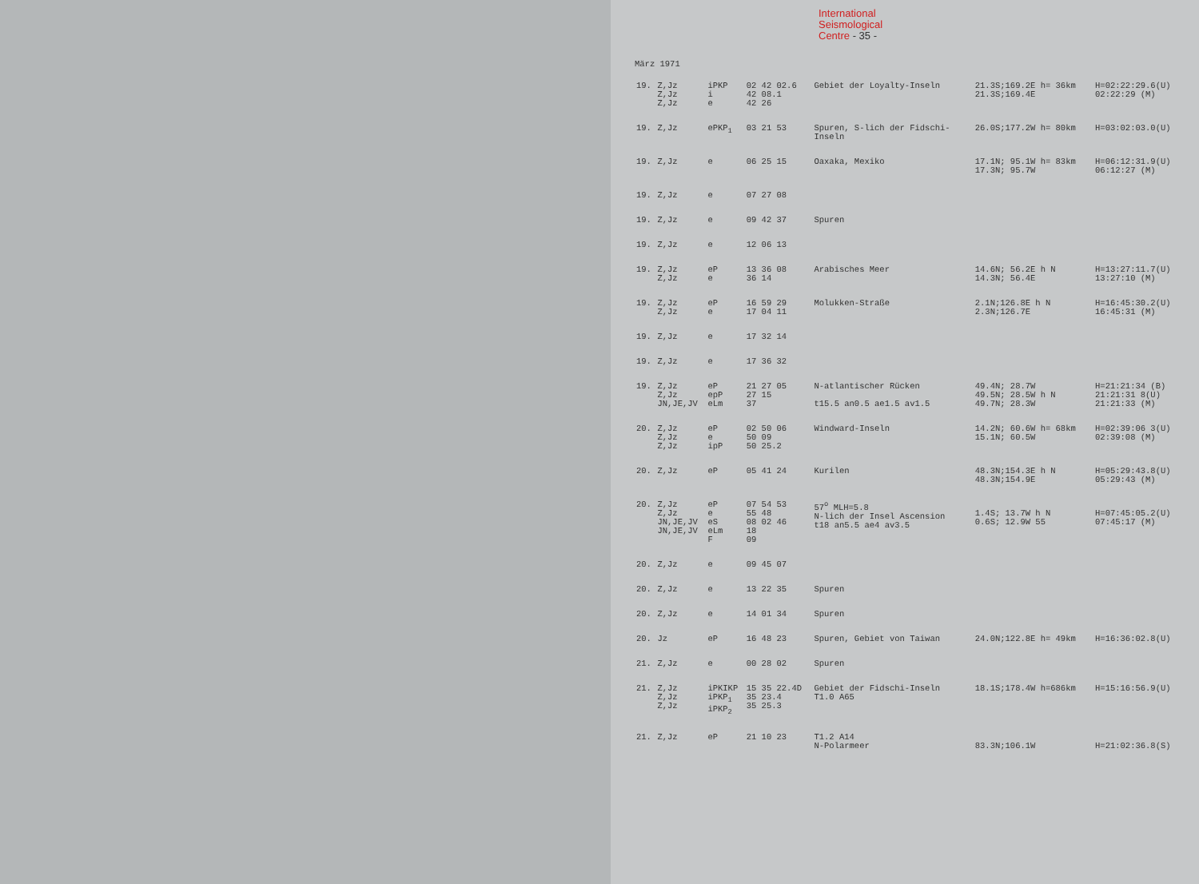International
Seismological
Centre - 35 -
März 1971
| 19. | Z,Jz Z,Jz Z,Jz | iPKP i e | 02 42 02.6 42 08.1 42 26 | Gebiet der Loyalty-Inseln | 21.3S;169.2E h= 36km 21.3S;169.4E | H=02:22:29.6(U) 02:22:29 (M) |
| 19. | Z,Jz | ePKP<sub>1</sub> | 03 21 53 | Spuren, S-lich der Fidschi- Inseln | 26.0S;177.2W h= 80km | H=03:02:03.0(U) |
| 19. | Z,Jz | e | 06 25 15 | Oaxaka, Mexiko | 17.1N; 95.1W h= 83km 17.3N; 95.7W | H=06:12:31.9(U) 06:12:27 (M) |
| 19. | Z,Jz | e | 07 27 08 | | | |
| 19. | Z,Jz | e | 09 42 37 | Spuren | | |
| 19. | Z,Jz | e | 12 06 13 | | | |
| 19. | Z,Jz Z,Jz | eP e | 13 36 08 36 14 | Arabisches Meer | 14.6N; 56.2E h N 14.3N; 56.4E | H=13:27:11.7(U) 13:27:10 (M) |
| 19. | Z,Jz Z,Jz | eP e | 16 59 29 17 04 11 | Molukken-Straße | 2.1N;126.8E h N 2.3N;126.7E | H=16:45:30.2(U) 16:45:31 (M) |
| 19. | Z,Jz | e | 17 32 14 | | | |
| 19. | Z,Jz | e | 17 36 32 | | | |
| 19. | Z,Jz Z,Jz JN,JE,JV | eP epP eLm | 21 27 05 27 15 37 | N-atlantischer Rücken t15.5 an0.5 ae1.5 av1.5 | 49.4N; 28.7W 49.5N; 28.5W h N 49.7N; 28.3W | H=21:21:34 (B) 21:21:31 8(U) 21:21:33 (M) |
| 20. | Z,Jz Z,Jz Z,Jz | eP e ipP | 02 50 06 50 09 50 25.2 | Windward-Inseln | 14.2N; 60.6W h= 68km 15.1N; 60.5W | H=02:39:06 3(U) 02:39:08 (M) |
| 20. | Z,Jz | eP | 05 41 24 | Kurilen | 48.3N;154.3E h N 48.3N;154.9E | H=05:29:43.8(U) 05:29:43 (M) |
| 20. | Z,Jz Z,Jz JN,JE,JV JN,JE,JV | eP e eS eLm F | 07 54 53 55 48 08 02 46 18 09 | 57<sup>o</sup> MLH=5.8 N-lich der Insel Ascension t18 an5.5 ae4 av3.5 | 1.4S; 13.7W h N 0.6S; 12.9W 55 | H=07:45:05.2(U) 07:45:17 (M) |
| 20. | Z,Jz | e | 09 45 07 | | | |
| 20. | Z,Jz | e | 13 22 35 | Spuren | | |
| 20. | Z,Jz | e | 14 01 34 | Spuren | | |
| 20. | Jz | eP | 16 48 23 | Spuren, Gebiet von Taiwan | 24.0N;122.8E h= 49km | H=16:36:02.8(U) |
| 21. | Z,Jz | e | 00 28 02 | Spuren | | |
| 21. | Z,Jz Z,Jz Z,Jz | iPKIKP iPKP<sub>1</sub> iPKP<sub>2</sub> | 15 35 22.4D 35 23.4 35 25.3 | Gebiet der Fidschi-Inseln T1.0 A65 | 18.1S;178.4W h=686km | H=15:16:56.9(U) |
| 21. | Z,Jz | eP | 21 10 23 | T1.2 A14 N-Polarmeer | 83.3N;106.1W | H=21:02:36.8(S) |